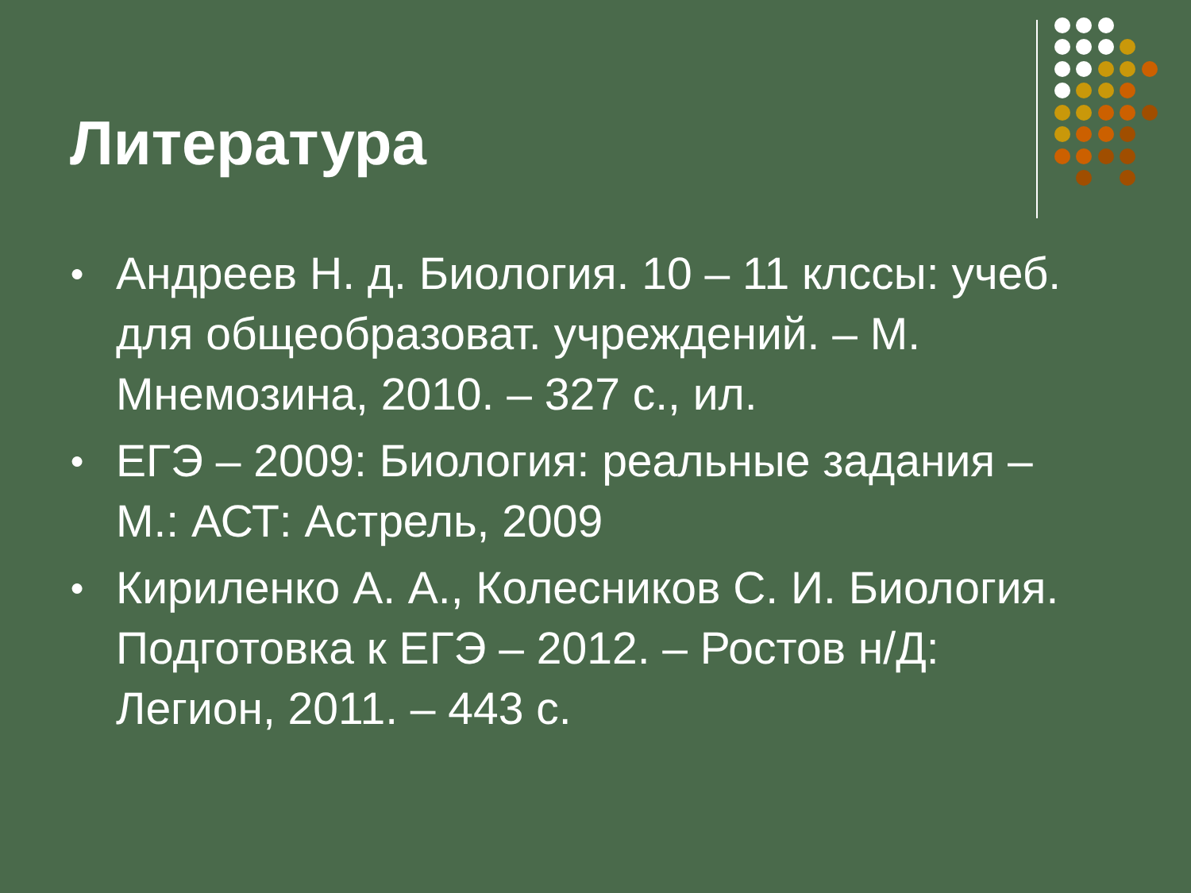Литература
● Андреев Н. д. Биология. 10 – 11 клссы: учеб. для общеобразоват. учреждений. – М. Мнемозина, 2010. – 327 с., ил.
● ЕГЭ – 2009: Биология: реальные задания – М.: АСТ: Астрель, 2009
● Кириленко А. А., Колесников С. И. Биология. Подготовка к ЕГЭ – 2012. – Ростов н/Д: Легион, 2011. – 443 с.